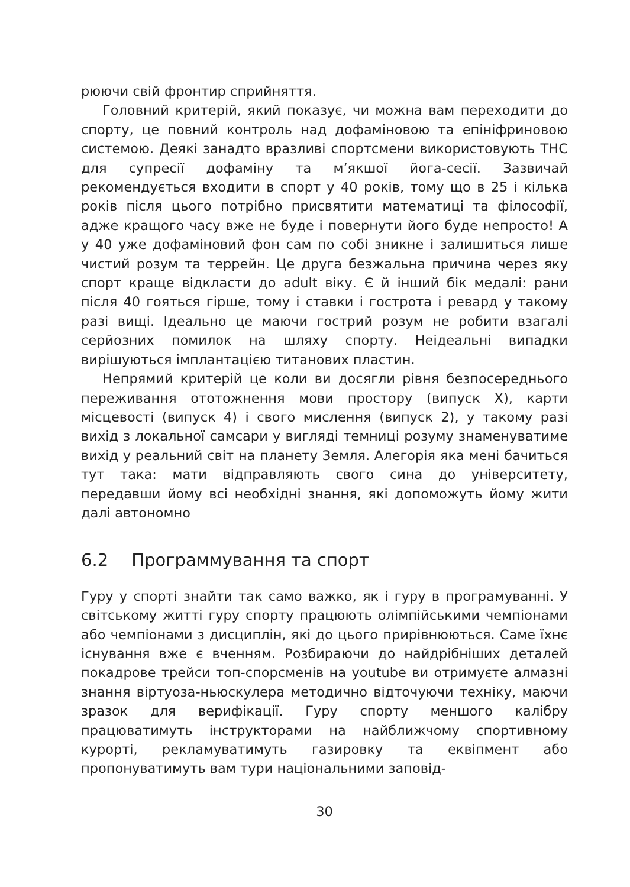рюючи свій фронтир сприйняття.
Головний критерій, який показує, чи можна вам переходити до спорту, це повний контроль над дофаміновою та епініфриновою системою. Деякі занадто вразливі спортсмени використовують ТНС для супресії дофаміну та м’якшої йога-сесії. Зазвичай рекомендується входити в спорт у 40 років, тому що в 25 і кілька років після цього потрібно присвятити математиці та філософії, адже кращого часу вже не буде і повернути його буде непросто! А у 40 уже дофаміновий фон сам по собі зникне і залишиться лише чистий розум та террейн. Це друга безжальна причина через яку спорт краще відкласти до adult віку. Є й інший бік медалі: рани після 40 гояться гірше, тому і ставки і гострота і ревард у такому разі вищі. Ідеально це маючи гострий розум не робити взагалі серйозних помилок на шляху спорту. Неідеальні випадки вирішуються імплантацією титанових пластин.
Непрямий критерій це коли ви досягли рівня безпосереднього переживання ототожнення мови простору (випуск X), карти місцевості (випуск 4) і свого мислення (випуск 2), у такому разі вихід з локальної самсари у вигляді темниці розуму знаменуватиме вихід у реальний світ на планету Земля. Алегорія яка мені бачиться тут така: мати відправляють свого сина до університету, передавши йому всі необхідні знання, які допоможуть йому жити далі автономно
6.2 Программування та спорт
Гуру у спорті знайти так само важко, як і гуру в програмуванні. У світському житті гуру спорту працюють олімпійськими чемпіонами або чемпіонами з дисциплін, які до цього прирівнюються. Саме їхнє існування вже є вченням. Розбираючи до найдрібніших деталей покадрове трейси топ-спорсменів на youtube ви отримуєте алмазні знання віртуоза-ньюскулера методично відточуючи техніку, маючи зразок для верифікації. Гуру спорту меншого калібру працюватимуть інструкторами на найближчому спортивному курорті, рекламуватимуть газировку та еквіпмент або пропонуватимуть вам тури національними заповід-
30